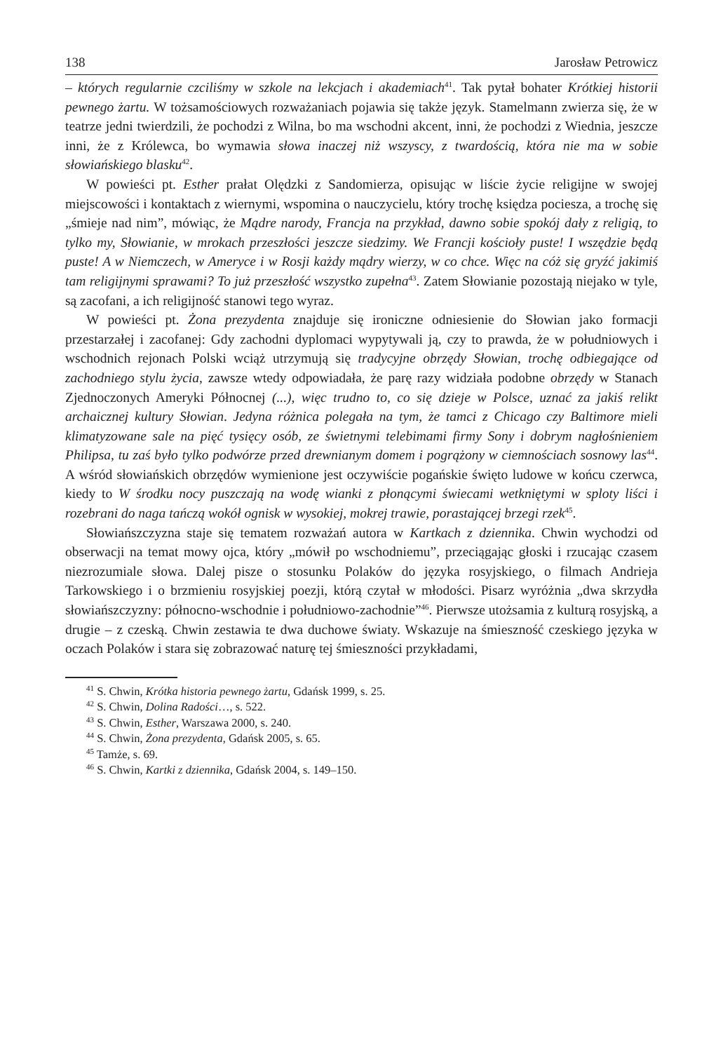138 Jarosław Petrowicz
– których regularnie czciliśmy w szkole na lekcjach i akademiach<sup>41</sup>. Tak pytał bohater Krótkiej historii pewnego żartu. W tożsamościowych rozważaniach pojawia się także język. Stamelmann zwierza się, że w teatrze jedni twierdzili, że pochodzi z Wilna, bo ma wschodni akcent, inni, że pochodzi z Wiednia, jeszcze inni, że z Królewca, bo wymawia słowa inaczej niż wszyscy, z twardością, która nie ma w sobie słowiańskiego blasku<sup>42</sup>.
W powieści pt. Esther prałat Olędzki z Sandomierza, opisując w liście życie religijne w swojej miejscowości i kontaktach z wiernymi, wspomina o nauczycielu, który trochę księdza pociesza, a trochę się „śmieje nad nim”, mówiąc, że Mądre narody, Francja na przykład, dawno sobie spokój dały z religią, to tylko my, Słowianie, w mrokach przeszłości jeszcze siedzimy. We Francji kościoły puste! I wszędzie będą puste! A w Niemczech, w Ameryce i w Rosji każdy mądry wierzy, w co chce. Więc na cóż się gryźć jakimiś tam religijnymi sprawami? To już przeszłość wszystko zupełna<sup>43</sup>. Zatem Słowianie pozostają niejako w tyle, są zacofani, a ich religijność stanowi tego wyraz.
W powieści pt. Żona prezydenta znajduje się ironiczne odniesienie do Słowian jako formacji przestarzałej i zacofanej: Gdy zachodni dyplomaci wypytywali ją, czy to prawda, że w południowych i wschodnich rejonach Polski wciąż utrzymują się tradycyjne obrzędy Słowian, trochę odbiegające od zachodniego stylu życia, zawsze wtedy odpowiadała, że parę razy widziała podobne obrzędy w Stanach Zjednoczonych Ameryki Północnej (...), więc trudno to, co się dzieje w Polsce, uznać za jakiś relikt archaicznej kultury Słowian. Jedyna różnica polegała na tym, że tamci z Chicago czy Baltimore mieli klimatyzowane sale na pięć tysięcy osób, ze świetnymi telebimami firmy Sony i dobrym nagłośnieniem Philipsa, tu zaś było tylko podwórze przed drewnianym domem i pogrążony w ciemnościach sosnowy las<sup>44</sup>. A wśród słowiańskich obrzędów wymienione jest oczywiście pogańskie święto ludowe w końcu czerwca, kiedy to W środku nocy puszczają na wodę wianki z płonącymi świecami wetkniętymi w sploty liści i rozebrani do naga tańczą wokół ognisk w wysokiej, mokrej trawie, porastającej brzegi rzek<sup>45</sup>.
Słowiańszczyzna staje się tematem rozważań autora w Kartkach z dziennika. Chwin wychodzi od obserwacji na temat mowy ojca, który „mówił po wschodniemu”, przeciągając głoski i rzucając czasem niezrozumiale słowa. Dalej pisze o stosunku Polaków do języka rosyjskiego, o filmach Andrieja Tarkowskiego i o brzmieniu rosyjskiej poezji, którą czytał w młodości. Pisarz wyróżnia „dwa skrzydła słowiańszczyzny: północno-wschodnie i południowo-zachodnie”<sup>46</sup>. Pierwsze utożsamia z kulturą rosyjską, a drugie – z czeską. Chwin zestawia te dwa duchowe światy. Wskazuje na śmieszność czeskiego języka w oczach Polaków i stara się zobrazować naturę tej śmieszności przykładami,
<sup>41</sup> S. Chwin, Krótka historia pewnego żartu, Gdańsk 1999, s. 25.
<sup>42</sup> S. Chwin, Dolina Radości…, s. 522.
<sup>43</sup> S. Chwin, Esther, Warszawa 2000, s. 240.
<sup>44</sup> S. Chwin, Żona prezydenta, Gdańsk 2005, s. 65.
<sup>45</sup> Tamże, s. 69.
<sup>46</sup> S. Chwin, Kartki z dziennika, Gdańsk 2004, s. 149–150.